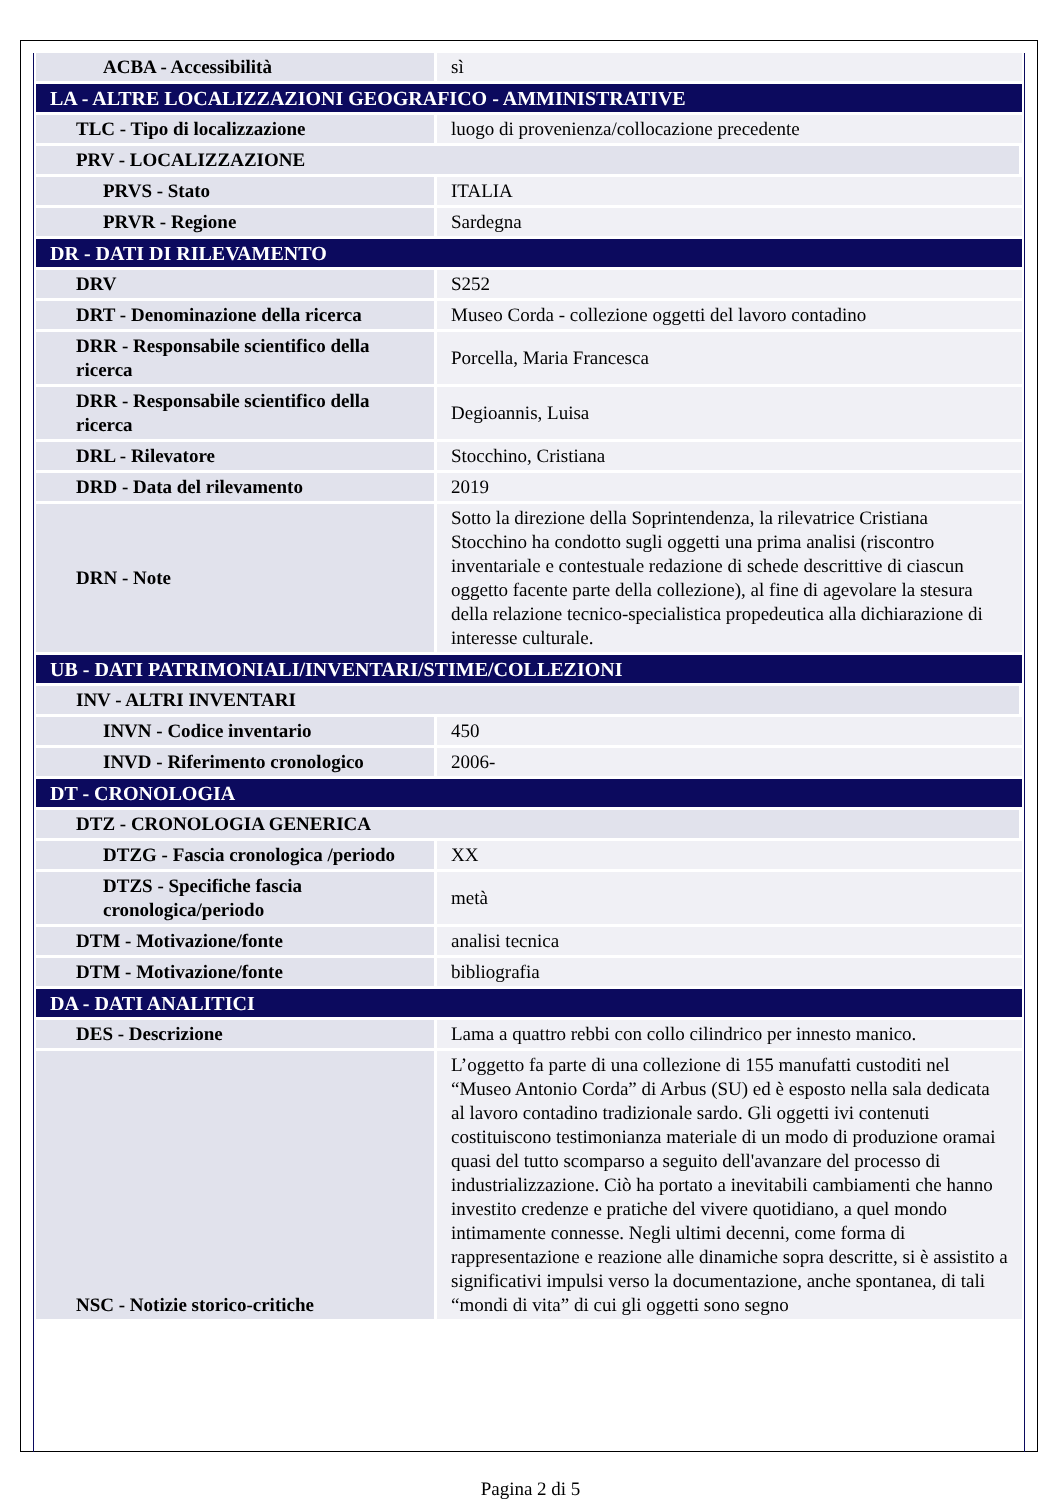| ACBA - Accessibilità | sì |
| LA - ALTRE LOCALIZZAZIONI GEOGRAFICO - AMMINISTRATIVE | |
| TLC - Tipo di localizzazione | luogo di provenienza/collocazione precedente |
| PRV - LOCALIZZAZIONE | |
| PRVS - Stato | ITALIA |
| PRVR - Regione | Sardegna |
| DR - DATI DI RILEVAMENTO | |
| DRV | S252 |
| DRT - Denominazione della ricerca | Museo Corda - collezione oggetti del lavoro contadino |
| DRR - Responsabile scientifico della ricerca | Porcella, Maria Francesca |
| DRR - Responsabile scientifico della ricerca | Degioannis, Luisa |
| DRL - Rilevatore | Stocchino, Cristiana |
| DRD - Data del rilevamento | 2019 |
| DRN - Note | Sotto la direzione della Soprintendenza, la rilevatrice Cristiana Stocchino ha condotto sugli oggetti una prima analisi (riscontro inventariale e contestuale redazione di schede descrittive di ciascun oggetto facente parte della collezione), al fine di agevolare la stesura della relazione tecnico-specialistica propedeutica alla dichiarazione di interesse culturale. |
| UB - DATI PATRIMONIALI/INVENTARI/STIME/COLLEZIONI | |
| INV - ALTRI INVENTARI | |
| INVN - Codice inventario | 450 |
| INVD - Riferimento cronologico | 2006- |
| DT - CRONOLOGIA | |
| DTZ - CRONOLOGIA GENERICA | |
| DTZG - Fascia cronologica /periodo | XX |
| DTZS - Specifiche fascia cronologica/periodo | metà |
| DTM - Motivazione/fonte | analisi tecnica |
| DTM - Motivazione/fonte | bibliografia |
| DA - DATI ANALITICI | |
| DES - Descrizione | Lama a quattro rebbi con collo cilindrico per innesto manico. |
| NSC - Notizie storico-critiche | L’oggetto fa parte di una collezione di 155 manufatti custoditi nel “Museo Antonio Corda” di Arbus (SU) ed è esposto nella sala dedicata al lavoro contadino tradizionale sardo. Gli oggetti ivi contenuti costituiscono testimonianza materiale di un modo di produzione oramai quasi del tutto scomparso a seguito dell'avanzare del processo di industrializzazione. Ciò ha portato a inevitabili cambiamenti che hanno investito credenze e pratiche del vivere quotidiano, a quel mondo intimamente connesse. Negli ultimi decenni, come forma di rappresentazione e reazione alle dinamiche sopra descritte, si è assistito a significativi impulsi verso la documentazione, anche spontanea, di tali “mondi di vita” di cui gli oggetti sono segno |
Pagina 2 di 5